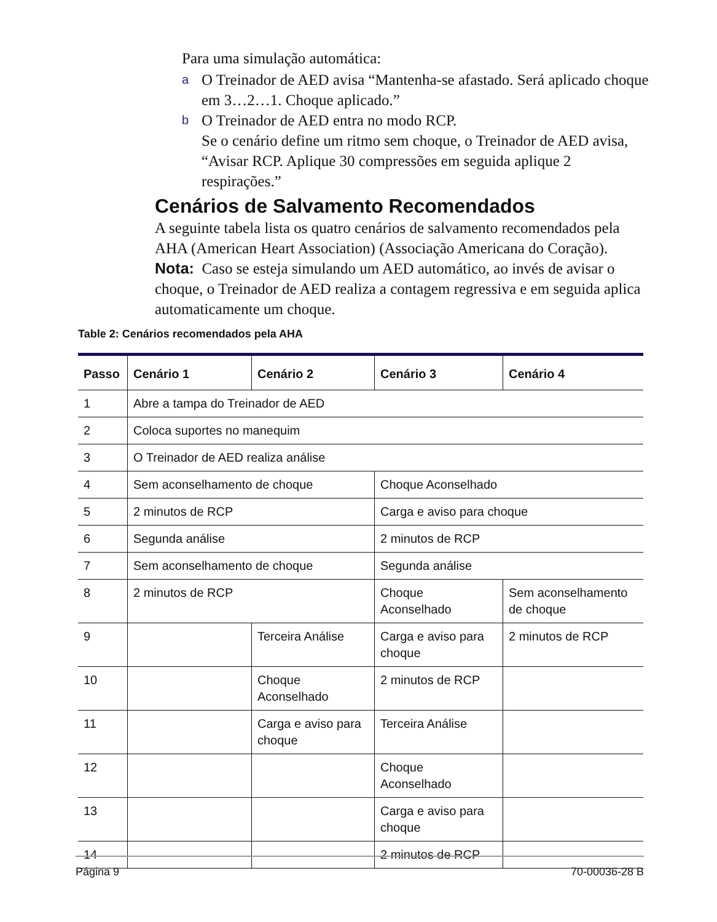Para uma simulação automática:
a O Treinador de AED avisa “Mantenha-se afastado. Será aplicado choque em 3…2…1. Choque aplicado.”
b O Treinador de AED entra no modo RCP.
Se o cenário define um ritmo sem choque, o Treinador de AED avisa, “Avisar RCP. Aplique 30 compressões em seguida aplique 2 respirações.”
Cenários de Salvamento Recomendados
A seguinte tabela lista os quatro cenários de salvamento recomendados pela AHA (American Heart Association) (Associação Americana do Coração).
Nota: Caso se esteja simulando um AED automático, ao invés de avisar o choque, o Treinador de AED realiza a contagem regressiva e em seguida aplica automaticamente um choque.
Table 2: Cenários recomendados pela AHA
| Passo | Cenário 1 | Cenário 2 | Cenário 3 | Cenário 4 |
| --- | --- | --- | --- | --- |
| 1 | Abre a tampa do Treinador de AED | | | |
| 2 | Coloca suportes no manequim | | | |
| 3 | O Treinador de AED realiza análise | | | |
| 4 | Sem aconselhamento de choque | | Choque Aconselhado | |
| 5 | 2 minutos de RCP | | Carga e aviso para choque | |
| 6 | Segunda análise | | 2 minutos de RCP | |
| 7 | Sem aconselhamento de choque | | Segunda análise | |
| 8 | 2 minutos de RCP | | Choque Aconselhado | Sem aconselhamento de choque |
| 9 | | Terceira Análise | Carga e aviso para choque | 2 minutos de RCP |
| 10 | | Choque Aconselhado | 2 minutos de RCP | |
| 11 | | Carga e aviso para choque | Terceira Análise | |
| 12 | | | Choque Aconselhado | |
| 13 | | | Carga e aviso para choque | |
| 14 | | | 2 minutos de RCP | |
Página 9 70-00036-28 B